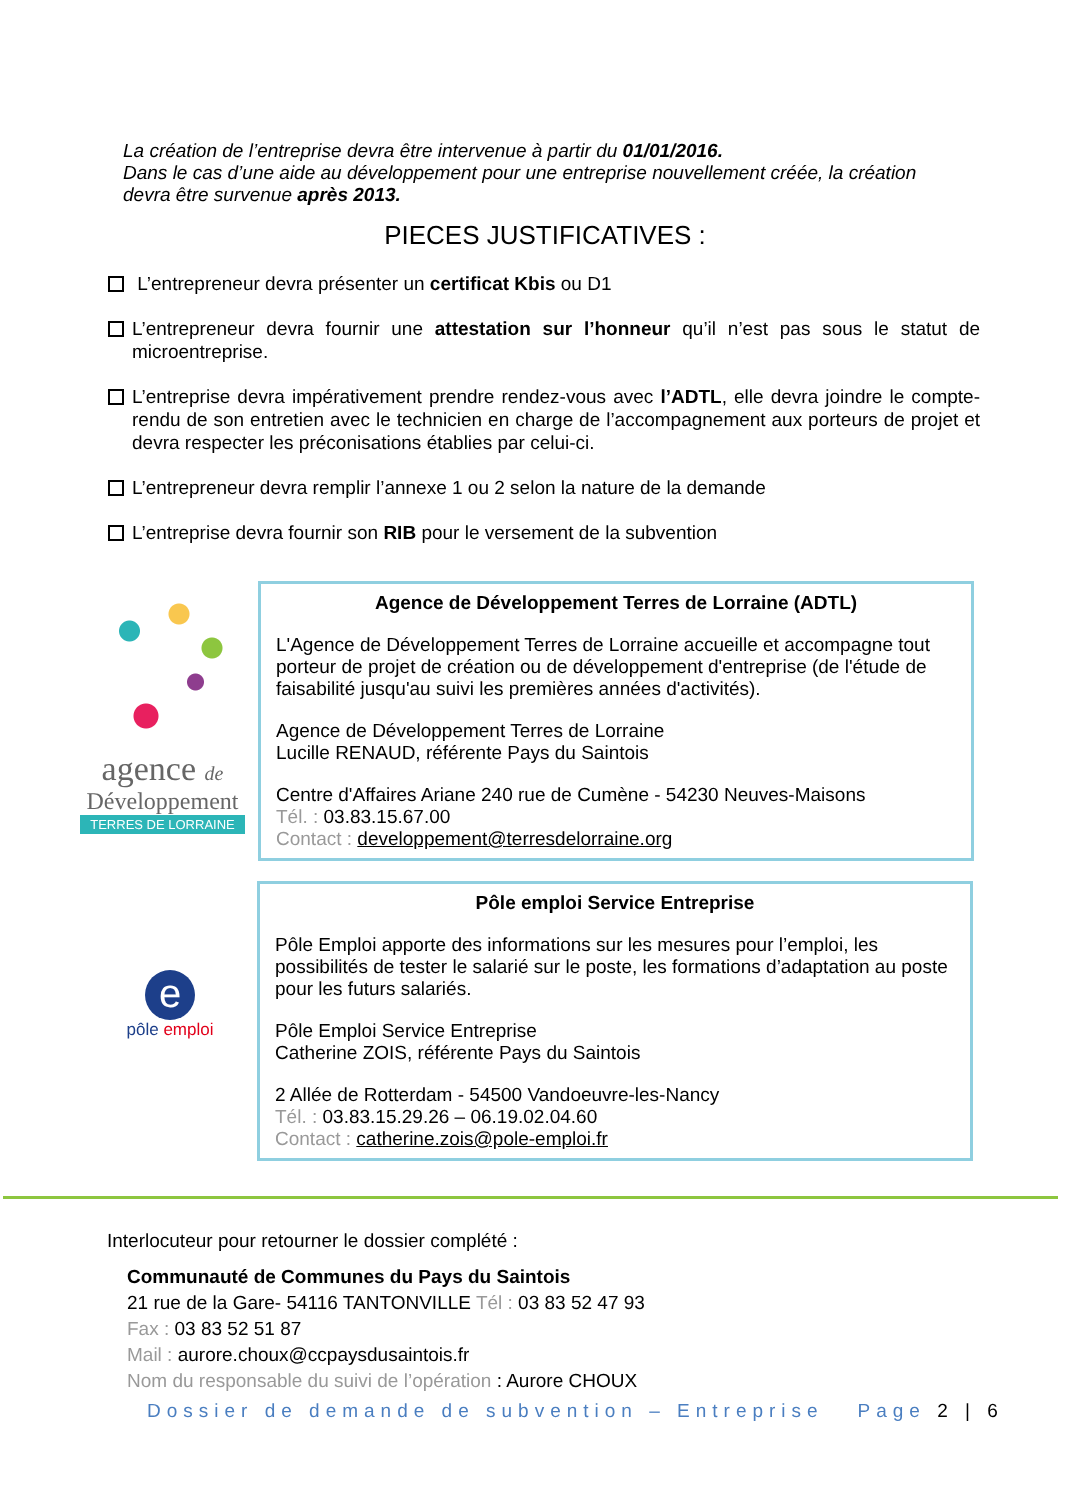La création de l’entreprise devra être intervenue à partir du 01/01/2016.
Dans le cas d’une aide au développement pour une entreprise nouvellement créée, la création devra être survenue après 2013.
PIECES JUSTIFICATIVES :
L’entrepreneur devra présenter un certificat Kbis ou D1
L’entrepreneur devra fournir une attestation sur l’honneur qu’il n’est pas sous le statut de microentreprise.
L’entreprise devra impérativement prendre rendez-vous avec l’ADTL, elle devra joindre le compte-rendu de son entretien avec le technicien en charge de l’accompagnement aux porteurs de projet et devra respecter les préconisations établies par celui-ci.
L’entrepreneur devra remplir l’annexe 1 ou 2 selon la nature de la demande
L’entreprise devra fournir son RIB pour le versement de la subvention
agence de
Développement
TERRES DE LORRAINE
Agence de Développement Terres de Lorraine (ADTL)
L'Agence de Développement Terres de Lorraine accueille et accompagne tout porteur de projet de création ou de développement d'entreprise (de l'étude de faisabilité jusqu'au suivi les premières années d'activités).
Agence de Développement Terres de Lorraine
Lucille RENAUD, référente Pays du Saintois
Centre d'Affaires Ariane 240 rue de Cumène - 54230 Neuves-Maisons
Tél. : 03.83.15.67.00
Contact : developpement@terresdelorraine.org
e
pôle emploi
Pôle emploi Service Entreprise
Pôle Emploi apporte des informations sur les mesures pour l’emploi, les possibilités de tester le salarié sur le poste, les formations d’adaptation au poste pour les futurs salariés.
Pôle Emploi Service Entreprise
Catherine ZOIS, référente Pays du Saintois
2 Allée de Rotterdam - 54500 Vandoeuvre-les-Nancy
Tél. : 03.83.15.29.26 – 06.19.02.04.60
Contact : catherine.zois@pole-emploi.fr
Interlocuteur pour retourner le dossier complété :
Communauté de Communes du Pays du Saintois
21 rue de la Gare- 54116 TANTONVILLE Tél : 03 83 52 47 93
Fax : 03 83 52 51 87
Mail : aurore.choux@ccpaysdusaintois.fr
Nom du responsable du suivi de l’opération : Aurore CHOUX
Dossier de demande de subvention – Entreprise Page 2 | 6